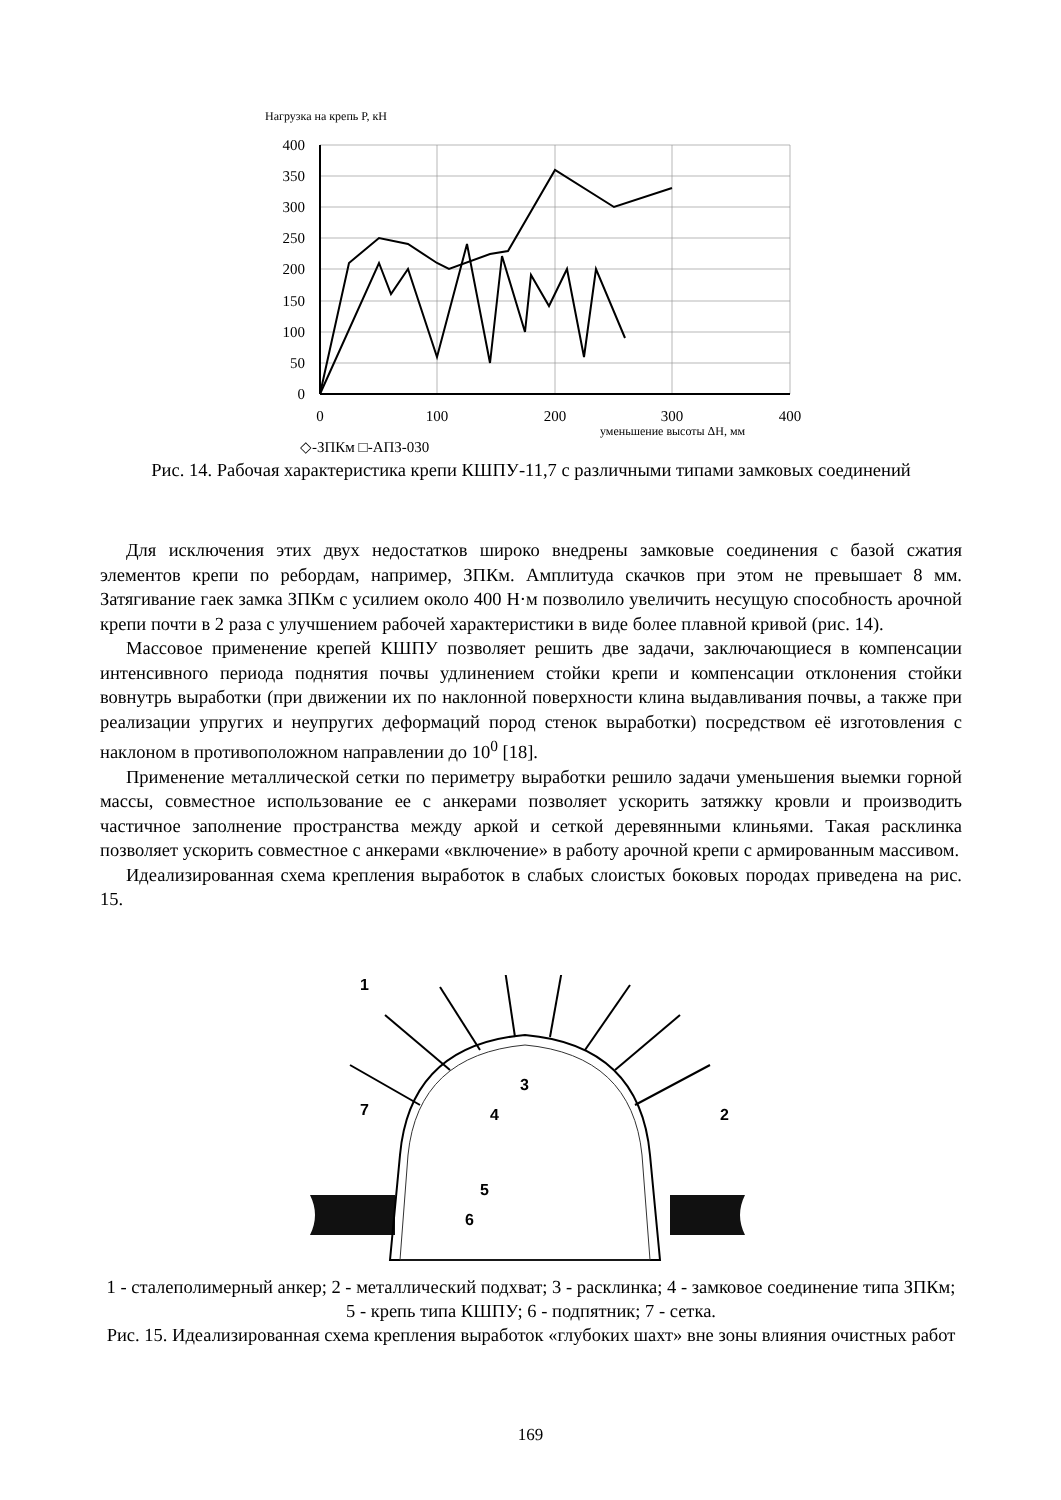Нагрузка на крепь Р, кН
400
350
300
250
200
150
100
50
0
0
100
200
300
400
уменьшение высоты ΔH, мм
◇-ЗПКм □-АПЗ-030
Рис. 14. Рабочая характеристика крепи КШПУ-11,7 с различными типами замковых соединений
Для исключения этих двух недостатков широко внедрены замковые соединения с базой сжатия элементов крепи по ребордам, например, ЗПКм. Амплитуда скачков при этом не превышает 8 мм. Затягивание гаек замка ЗПКм с усилием около 400 Н·м позволило увеличить несущую способность арочной крепи почти в 2 раза с улучшением рабочей характеристики в виде более плавной кривой (рис. 14).
Массовое применение крепей КШПУ позволяет решить две задачи, заключающиеся в компенсации интенсивного периода поднятия почвы удлинением стойки крепи и компенсации отклонения стойки вовнутрь выработки (при движении их по наклонной поверхности клина выдавливания почвы, а также при реализации упругих и неупругих деформаций пород стенок выработки) посредством её изготовления с наклоном в противоположном направлении до 10<sup>0</sup> [18].
Применение металлической сетки по периметру выработки решило задачи уменьшения выемки горной массы, совместное использование ее с анкерами позволяет ускорить затяжку кровли и производить частичное заполнение пространства между аркой и сеткой деревянными клиньями. Такая расклинка позволяет ускорить совместное с анкерами «включение» в работу арочной крепи с армированным массивом.
Идеализированная схема крепления выработок в слабых слоистых боковых породах приведена на рис. 15.
1
2
3
4
5
6
7
1 - сталеполимерный анкер; 2 - металлический подхват; 3 - расклинка; 4 - замковое соединение типа ЗПКм; 5 - крепь типа КШПУ; 6 - подпятник; 7 - сетка.
Рис. 15. Идеализированная схема крепления выработок «глубоких шахт» вне зоны влияния очистных работ
169